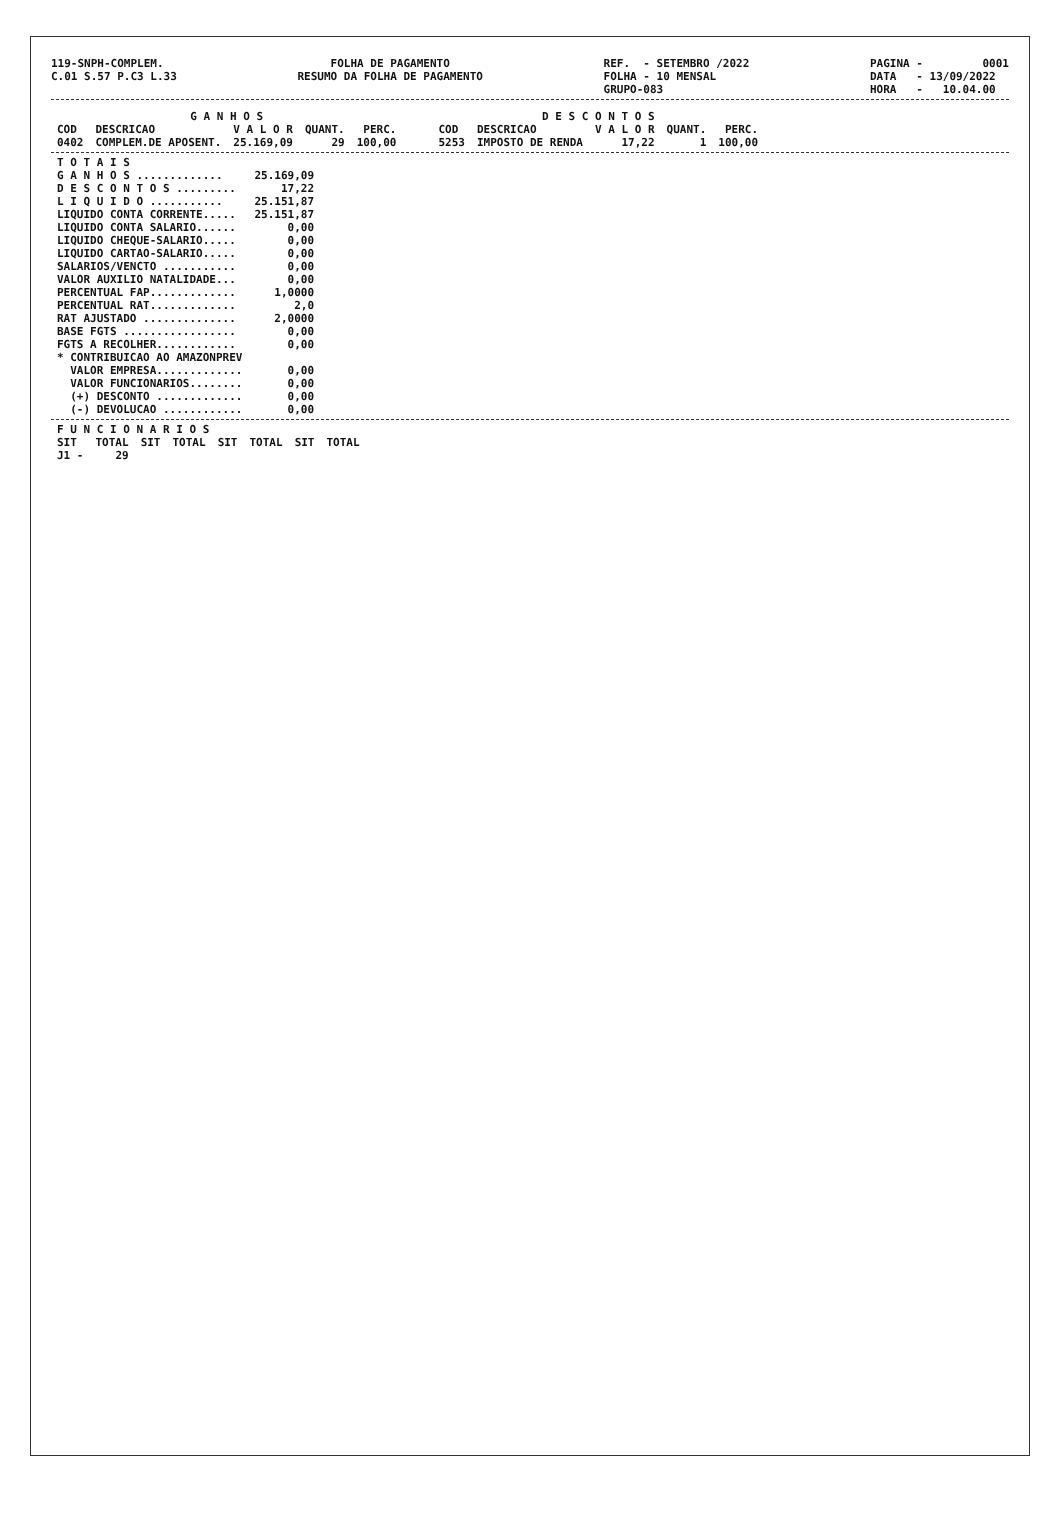119-SNPH-COMPLEM. C.01 S.57 P.C3 L.33
FOLHA DE PAGAMENTO RESUMO DA FOLHA DE PAGAMENTO
REF. - SETEMBRO /2022 FOLHA - 10 MENSAL GRUPO-083
PAGINA - 0001 DATA - 13/09/2022 HORA - 10.04.00
| G A N H O S | | | | |
| --- | --- | --- | --- | --- |
| COD | DESCRICAO | V A L O R | QUANT. | PERC. |
| 0402 | COMPLEM.DE APOSENT. | 25.169,09 | 29 | 100,00 |
| D E S C O N T O S | | | | |
| --- | --- | --- | --- | --- |
| COD | DESCRICAO | V A L O R | QUANT. | PERC. |
| 5253 | IMPOSTO DE RENDA | 17,22 | 1 | 100,00 |
| T O T A I S | |
| G A N H O S ............. | 25.169,09 |
| D E S C O N T O S ......... | 17,22 |
| L I Q U I D O ........... | 25.151,87 |
| LIQUIDO CONTA CORRENTE..... | 25.151,87 |
| LIQUIDO CONTA SALARIO...... | 0,00 |
| LIQUIDO CHEQUE-SALARIO..... | 0,00 |
| LIQUIDO CARTAO-SALARIO..... | 0,00 |
| SALARIOS/VENCTO ........... | 0,00 |
| VALOR AUXILIO NATALIDADE... | 0,00 |
| PERCENTUAL FAP............. | 1,0000 |
| PERCENTUAL RAT............. | 2,0 |
| RAT AJUSTADO .............. | 2,0000 |
| BASE FGTS ................. | 0,00 |
| FGTS A RECOLHER............ | 0,00 |
| * CONTRIBUICAO AO AMAZONPREV | |
| VALOR EMPRESA............. | 0,00 |
| VALOR FUNCIONARIOS........ | 0,00 |
| (+) DESCONTO ............. | 0,00 |
| (-) DEVOLUCAO ............ | 0,00 |
| F U N C I O N A R I O S | | | | | | | |
| --- | --- | --- | --- | --- | --- | --- | --- |
| SIT | TOTAL | SIT | TOTAL | SIT | TOTAL | SIT | TOTAL |
| J1 - | 29 | | | | | | |